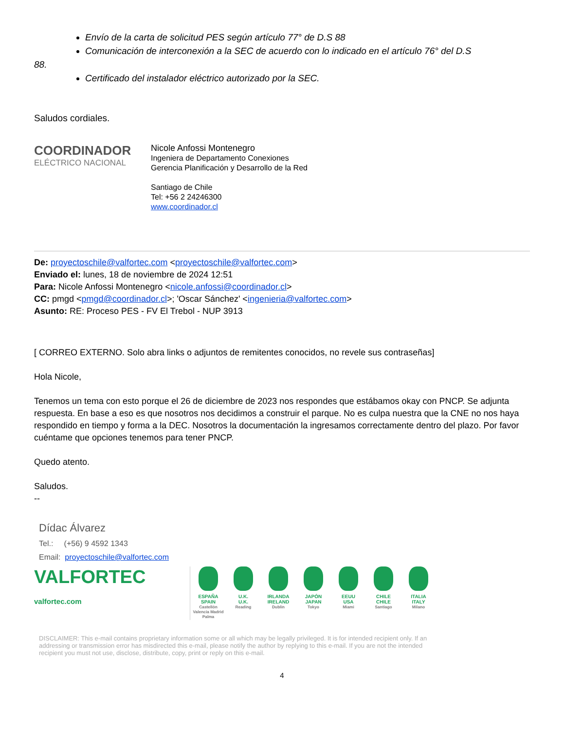Envío de la carta de solicitud PES según artículo 77° de D.S 88
Comunicación de interconexión a la SEC de acuerdo con lo indicado en el artículo 76° del D.S
88.
Certificado del instalador eléctrico autorizado por la SEC.
Saludos cordiales.
COORDINADOR
ELÉCTRICO NACIONAL
Nicole Anfossi Montenegro
Ingeniera de Departamento Conexiones
Gerencia Planificación y Desarrollo de la Red
Santiago de Chile
Tel: +56 2 24246300
www.coordinador.cl
De: proyectoschile@valfortec.com <proyectoschile@valfortec.com>
Enviado el: lunes, 18 de noviembre de 2024 12:51
Para: Nicole Anfossi Montenegro <nicole.anfossi@coordinador.cl>
CC: pmgd <pmgd@coordinador.cl>; 'Oscar Sánchez' <ingenieria@valfortec.com>
Asunto: RE: Proceso PES - FV El Trebol - NUP 3913
[ CORREO EXTERNO. Solo abra links o adjuntos de remitentes conocidos, no revele sus contraseñas]
Hola Nicole,
Tenemos un tema con esto porque el 26 de diciembre de 2023 nos respondes que estábamos okay con PNCP. Se adjunta respuesta. En base a eso es que nosotros nos decidimos a construir el parque. No es culpa nuestra que la CNE no nos haya respondido en tiempo y forma a la DEC. Nosotros la documentación la ingresamos correctamente dentro del plazo. Por favor cuéntame que opciones tenemos para tener PNCP.
Quedo atento.
Saludos.
--
Dídac Álvarez
Tel.: (+56) 9 4592 1343
Email: proyectoschile@valfortec.com
VALFORTEC
valfortec.com
ESPAÑA
SPAIN
Castellón Valencia Madrid Palma
U.K.
U.K.
Reading
IRLANDA
IRELAND
Dublin
JAPÓN
JAPAN
Tokyo
EEUU
USA
Miami
CHILE
CHILE
Santiago
ITALIA
ITALY
Milano
DISCLAIMER: This e-mail contains proprietary information some or all which may be legally privileged. It is for intended recipient only. If an addressing or transmission error has misdirected this e-mail, please notify the author by replying to this e-mail. If you are not the intended recipient you must not use, disclose, distribute, copy, print or reply on this e-mail.
4